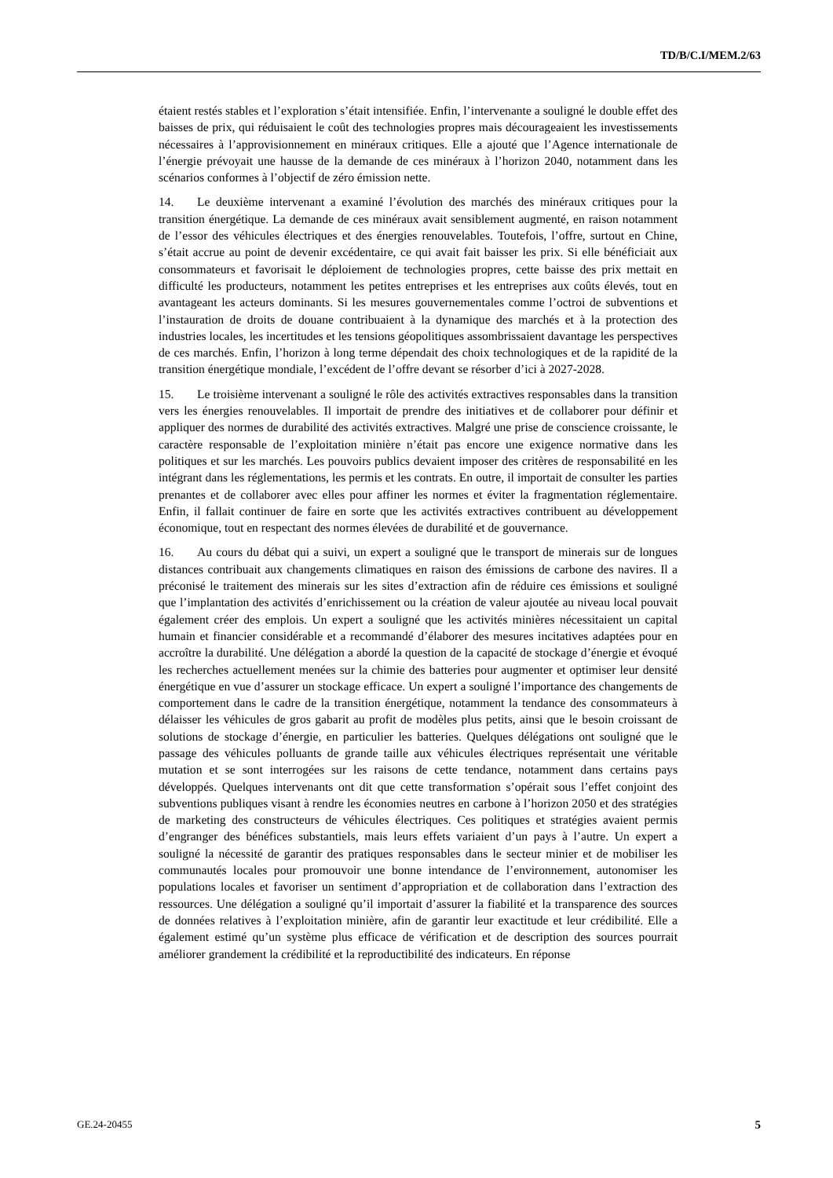TD/B/C.I/MEM.2/63
étaient restés stables et l’exploration s’était intensifiée. Enfin, l’intervenante a souligné le double effet des baisses de prix, qui réduisaient le coût des technologies propres mais décourageaient les investissements nécessaires à l’approvisionnement en minéraux critiques. Elle a ajouté que l’Agence internationale de l’énergie prévoyait une hausse de la demande de ces minéraux à l’horizon 2040, notamment dans les scénarios conformes à l’objectif de zéro émission nette.
14. Le deuxième intervenant a examiné l’évolution des marchés des minéraux critiques pour la transition énergétique. La demande de ces minéraux avait sensiblement augmenté, en raison notamment de l’essor des véhicules électriques et des énergies renouvelables. Toutefois, l’offre, surtout en Chine, s’était accrue au point de devenir excédentaire, ce qui avait fait baisser les prix. Si elle bénéficiait aux consommateurs et favorisait le déploiement de technologies propres, cette baisse des prix mettait en difficulté les producteurs, notamment les petites entreprises et les entreprises aux coûts élevés, tout en avantageant les acteurs dominants. Si les mesures gouvernementales comme l’octroi de subventions et l’instauration de droits de douane contribuaient à la dynamique des marchés et à la protection des industries locales, les incertitudes et les tensions géopolitiques assombrissaient davantage les perspectives de ces marchés. Enfin, l’horizon à long terme dépendait des choix technologiques et de la rapidité de la transition énergétique mondiale, l’excédent de l’offre devant se résorber d’ici à 2027-2028.
15. Le troisième intervenant a souligné le rôle des activités extractives responsables dans la transition vers les énergies renouvelables. Il importait de prendre des initiatives et de collaborer pour définir et appliquer des normes de durabilité des activités extractives. Malgré une prise de conscience croissante, le caractère responsable de l’exploitation minière n’était pas encore une exigence normative dans les politiques et sur les marchés. Les pouvoirs publics devaient imposer des critères de responsabilité en les intégrant dans les réglementations, les permis et les contrats. En outre, il importait de consulter les parties prenantes et de collaborer avec elles pour affiner les normes et éviter la fragmentation réglementaire. Enfin, il fallait continuer de faire en sorte que les activités extractives contribuent au développement économique, tout en respectant des normes élevées de durabilité et de gouvernance.
16. Au cours du débat qui a suivi, un expert a souligné que le transport de minerais sur de longues distances contribuait aux changements climatiques en raison des émissions de carbone des navires. Il a préconisé le traitement des minerais sur les sites d’extraction afin de réduire ces émissions et souligné que l’implantation des activités d’enrichissement ou la création de valeur ajoutée au niveau local pouvait également créer des emplois. Un expert a souligné que les activités minières nécessitaient un capital humain et financier considérable et a recommandé d’élaborer des mesures incitatives adaptées pour en accroître la durabilité. Une délégation a abordé la question de la capacité de stockage d’énergie et évoqué les recherches actuellement menées sur la chimie des batteries pour augmenter et optimiser leur densité énergétique en vue d’assurer un stockage efficace. Un expert a souligné l’importance des changements de comportement dans le cadre de la transition énergétique, notamment la tendance des consommateurs à délaisser les véhicules de gros gabarit au profit de modèles plus petits, ainsi que le besoin croissant de solutions de stockage d’énergie, en particulier les batteries. Quelques délégations ont souligné que le passage des véhicules polluants de grande taille aux véhicules électriques représentait une véritable mutation et se sont interrogées sur les raisons de cette tendance, notamment dans certains pays développés. Quelques intervenants ont dit que cette transformation s’opérait sous l’effet conjoint des subventions publiques visant à rendre les économies neutres en carbone à l’horizon 2050 et des stratégies de marketing des constructeurs de véhicules électriques. Ces politiques et stratégies avaient permis d’engranger des bénéfices substantiels, mais leurs effets variaient d’un pays à l’autre. Un expert a souligné la nécessité de garantir des pratiques responsables dans le secteur minier et de mobiliser les communautés locales pour promouvoir une bonne intendance de l’environnement, autonomiser les populations locales et favoriser un sentiment d’appropriation et de collaboration dans l’extraction des ressources. Une délégation a souligné qu’il importait d’assurer la fiabilité et la transparence des sources de données relatives à l’exploitation minière, afin de garantir leur exactitude et leur crédibilité. Elle a également estimé qu’un système plus efficace de vérification et de description des sources pourrait améliorer grandement la crédibilité et la reproductibilité des indicateurs. En réponse
GE.24-20455 5